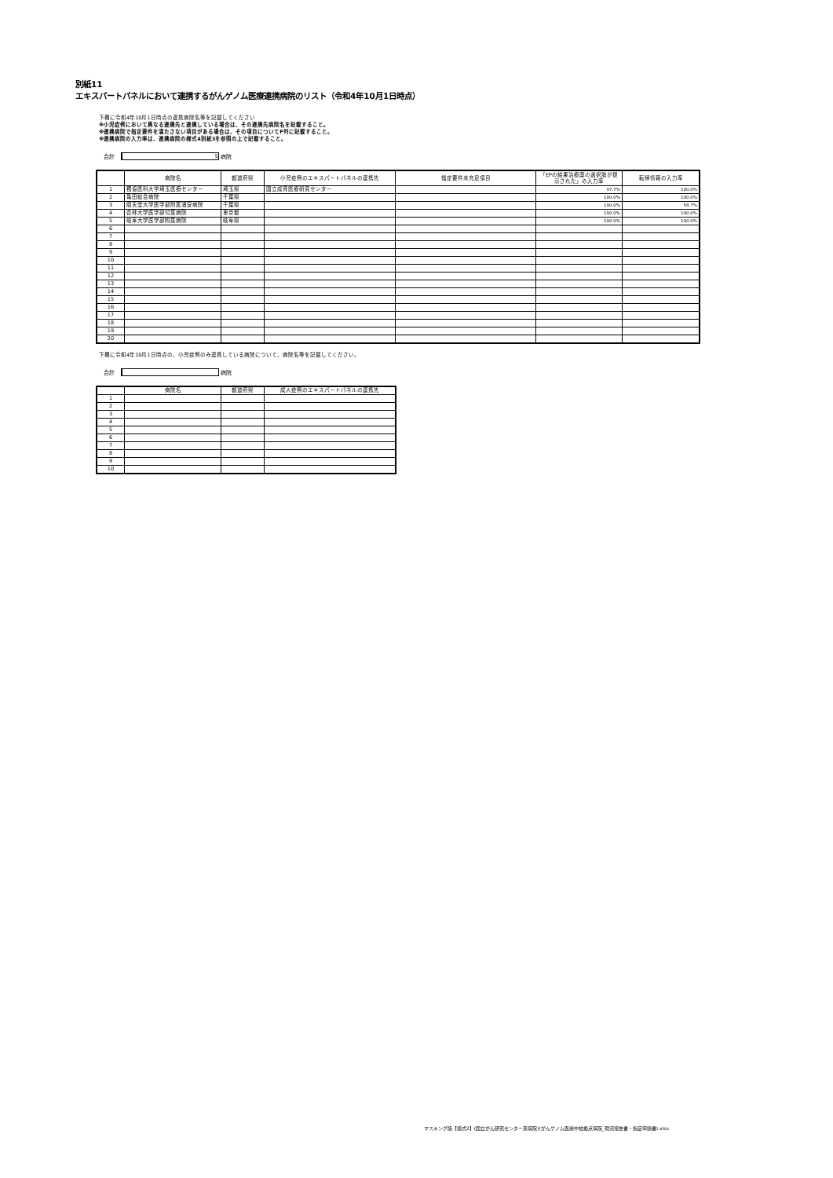別紙11
エキスパートパネルにおいて連携するがんゲノム医療連携病院のリスト（令和4年10月1日時点）
下欄に令和4年10月1日時点の連携病院名等を記載してください
※小児症例において異なる連携先と連携している場合は、その連携先病院名を記載すること。
※連携病院で指定要件を満たさない項目がある場合は、その項目についてF列に記載すること。
※連携病院の入力率は、連携病院の様式4別紙3を参照の上で記載すること。
合計 5 病院
| | 病院名 | 都道府県 | 小児症例のエキスパートパネルの連携先 | 指定要件未充足項目 | 「EPの結果治療薬の選択肢が提示された」の入力率 | 転帰情報の入力率 |
| --- | --- | --- | --- | --- | --- | --- |
| 1 | 獨協医科大学埼玉医療センター | 埼玉県 | 国立成育医療研究センター | | 97.7% | 100.0% |
| 2 | 亀田総合病院 | 千葉県 | | | 100.0% | 100.0% |
| 3 | 順天堂大学医学部附属浦安病院 | 千葉県 | | | 100.0% | 58.7% |
| 4 | 杏林大学医学部付属病院 | 東京都 | | | 100.0% | 100.0% |
| 5 | 岐阜大学医学部附属病院 | 岐阜県 | | | 100.0% | 100.0% |
| 6 | | | | | | |
| 7 | | | | | | |
| 8 | | | | | | |
| 9 | | | | | | |
| 10 | | | | | | |
| 11 | | | | | | |
| 12 | | | | | | |
| 13 | | | | | | |
| 14 | | | | | | |
| 15 | | | | | | |
| 16 | | | | | | |
| 17 | | | | | | |
| 18 | | | | | | |
| 19 | | | | | | |
| 20 | | | | | | |
下欄に令和4年10月1日時点の、小児症例のみ連携している病院について、病院名等を記載してください。
合計 病院
| | 病院名 | 都道府県 | 成人症例のエキスパートパネルの連携先 |
| 1 | | | |
| 2 | | | |
| 3 | | | |
| 4 | | | |
| 5 | | | |
| 6 | | | |
| 7 | | | |
| 8 | | | |
| 9 | | | |
| 10 | | | |
マスキング版【様式2】(国立がん研究センター東病院)(がんゲノム医療中核拠点病院_現況報告書・指定申請書).xlsx